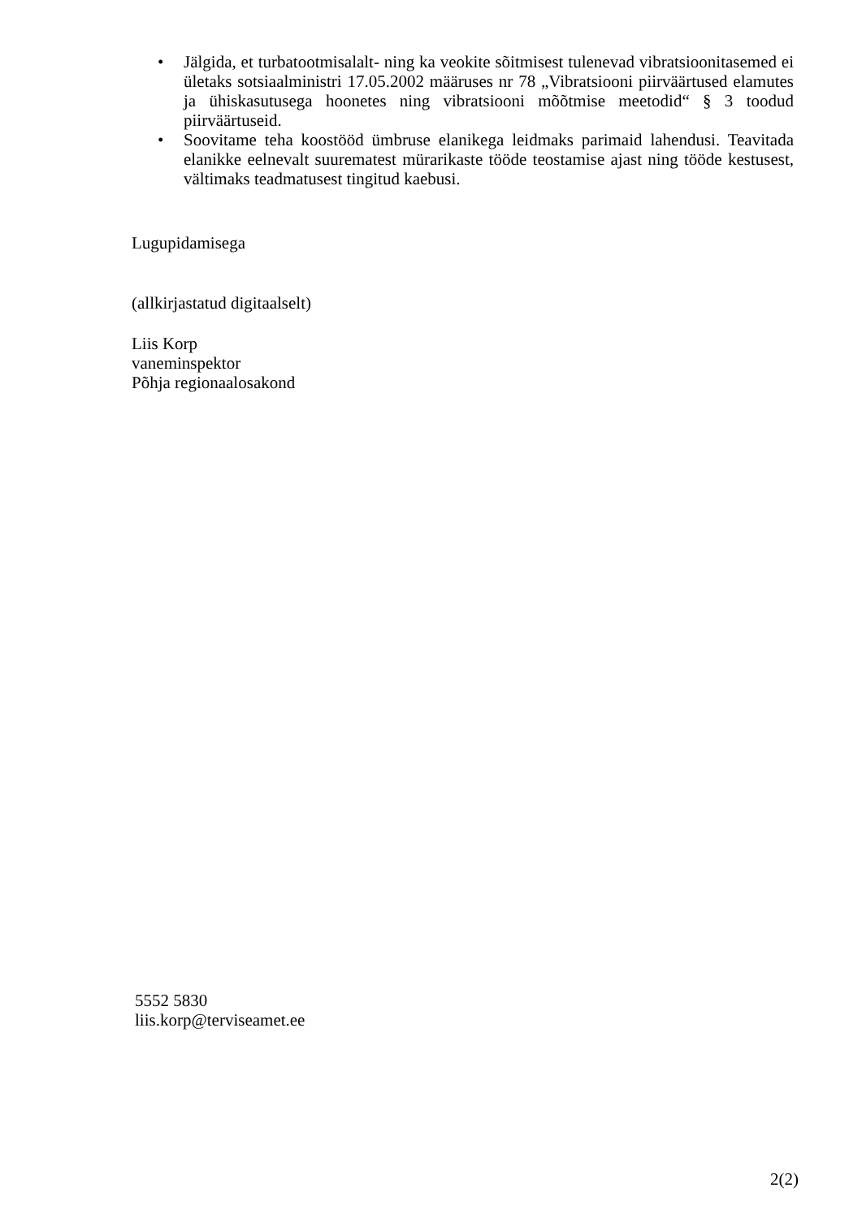• Jälgida, et turbatootmisalalt- ning ka veokite sõitmisest tulenevad vibratsioonitasemed ei ületaks sotsiaalministri 17.05.2002 määruses nr 78 „Vibratsiooni piirväärtused elamutes ja ühiskasutusega hoonetes ning vibratsiooni mõõtmise meetodid“ § 3 toodud piirväärtuseid.
• Soovitame teha koostööd ümbruse elanikega leidmaks parimaid lahendusi. Teavitada elanikke eelnevalt suurematest mürarikaste tööde teostamise ajast ning tööde kestusest, vältimaks teadmatusest tingitud kaebusi.
Lugupidamisega
(allkirjastatud digitaalselt)
Liis Korp
vaneminspektor
Põhja regionaalosakond
5552 5830
liis.korp@terviseamet.ee
2(2)